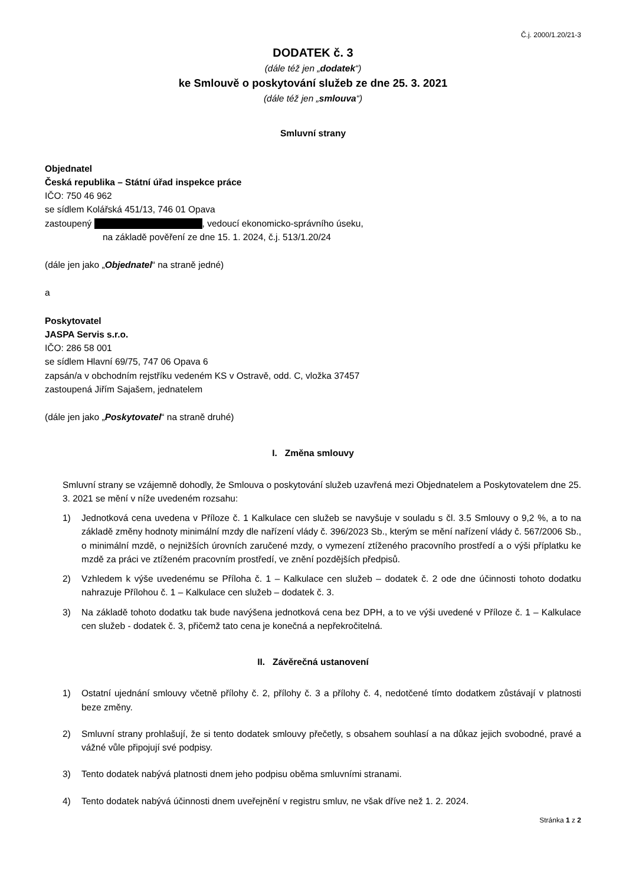Č.j. 2000/1.20/21-3
DODATEK č. 3
(dále též jen „dodatek“)
ke Smlouvě o poskytování služeb ze dne 25. 3. 2021
(dále též jen „smlouva“)
Smluvní strany
Objednatel
Česká republika – Státní úřad inspekce práce
IČO: 750 46 962
se sídlem Kolářská 451/13, 746 01 Opava
zastoupený , vedoucí ekonomicko-správního úseku,
na základě pověření ze dne 15. 1. 2024, č.j. 513/1.20/24
(dále jen jako „Objednatel“ na straně jedné)
a
Poskytovatel
JASPA Servis s.r.o.
IČO: 286 58 001
se sídlem Hlavní 69/75, 747 06 Opava 6
zapsán/a v obchodním rejstříku vedeném KS v Ostravě, odd. C, vložka 37457
zastoupená Jiřím Sajašem, jednatelem
(dále jen jako „Poskytovatel“ na straně druhé)
I. Změna smlouvy
Smluvní strany se vzájemně dohodly, že Smlouva o poskytování služeb uzavřená mezi Objednatelem a Poskytovatelem dne 25. 3. 2021 se mění v níže uvedeném rozsahu:
1) Jednotková cena uvedena v Příloze č. 1 Kalkulace cen služeb se navyšuje v souladu s čl. 3.5 Smlouvy o 9,2 %, a to na základě změny hodnoty minimální mzdy dle nařízení vlády č. 396/2023 Sb., kterým se mění nařízení vlády č. 567/2006 Sb., o minimální mzdě, o nejnižších úrovních zaručené mzdy, o vymezení ztíženého pracovního prostředí a o výši příplatku ke mzdě za práci ve ztíženém pracovním prostředí, ve znění pozdějších předpisů.
2) Vzhledem k výše uvedenému se Příloha č. 1 – Kalkulace cen služeb – dodatek č. 2 ode dne účinnosti tohoto dodatku nahrazuje Přílohou č. 1 – Kalkulace cen služeb – dodatek č. 3.
3) Na základě tohoto dodatku tak bude navýšena jednotková cena bez DPH, a to ve výši uvedené v Příloze č. 1 – Kalkulace cen služeb - dodatek č. 3, přičemž tato cena je konečná a nepřekročitelná.
II. Závěrečná ustanovení
1) Ostatní ujednání smlouvy včetně přílohy č. 2, přílohy č. 3 a přílohy č. 4, nedotčené tímto dodatkem zůstávají v platnosti beze změny.
2) Smluvní strany prohlašují, že si tento dodatek smlouvy přečetly, s obsahem souhlasí a na důkaz jejich svobodné, pravé a vážné vůle připojují své podpisy.
3) Tento dodatek nabývá platnosti dnem jeho podpisu oběma smluvními stranami.
4) Tento dodatek nabývá účinnosti dnem uveřejnění v registru smluv, ne však dříve než 1. 2. 2024.
Stránka 1 z 2